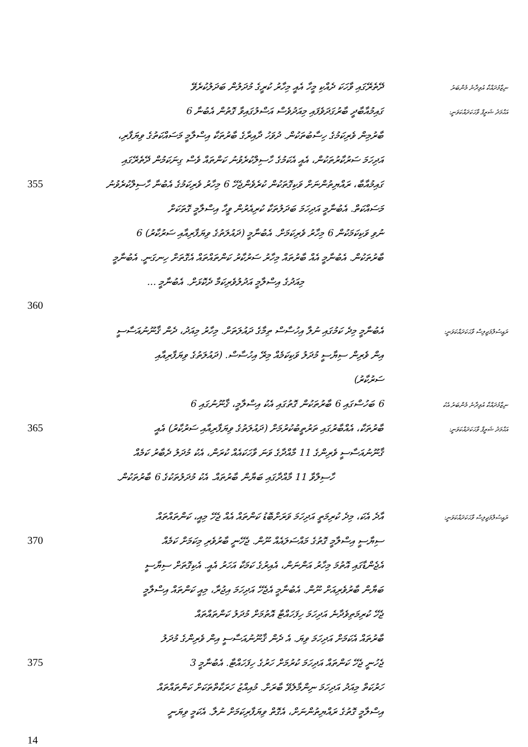ދޭތެރޭގައި ވާހަކަ ދެއްކި މީހާ އެއީ މިހާރު ކުރީގެ މުދަލުން ބަދަލުކުރެވޭ
ނިޒާމުދައްކާ އުވިދާނެ މެންބަރު
ގައިމުއާބާދީ ބާރުގަދަވެފައި މިއަދުވެސް އަސްލުގައިވާ ގޮތުން އެބުނާ 6
އަޙްމަދު ޝަރީފް ވާހަކަދައްކަވަނީ:
ބާރުމިން ވެރިކަމުގެ ހިސާބުތަކުން. ދުވަހު ދާއިރާގެ ބާރުތަކާ އިސްލާމީ މަސައްކަތުގެ ވިޔަފާރި،
އަދިހަމަ ސަރުކާރުތަކުން، އެއީ އެކަމުގެ ހާސިލްކުރެވުނު ކަންތައް ވެސް ގިނަކަމުން ދޭތެރޭގައި
355 ގައިމުއާބާ، ރައްޔިތުންނަށް ވަކިގޮތަކުން ކުރެވެންޖެހޭ 6 މިހާރު ވެރިކަމުގެ އެބުނާ ހާސިލްކުރެވުނު
މަސައްކަތް. އެބުނާމީ އަދިހަމަ ބަދަލުތަކާ ކުރިއެރުން ވީހާ އިސްލާމީ ގޮތަކަށް
ނުވި ވަކިކަމަކުން 6 މިހާރު ވެރިކަމަށް. އެބުނާމީ (ދައުލަތުގެ ވިޔަފާރިއާއި ސަރުކާރު) 6
ބާރުތަކުން. އެބުނާމީ އެއް ބާރުތައް މިހާރު ސަރުކާރު ކަންތައްތައް އެގޮތަށް ހިނގަނީ. އެބުނާމީ
މިއަދުގެ އިސްލާމީ އަދުލުވެރިކަމާ ދެކޮޅަށް. އެބުނާމީ ...
360
އެބުނާމީ މިދެ ކަމުގައި ނުލާ އިހުސާސް ތިމާގެ ދައުލަތަށް. މިހާރު މިއަދު، ދެން ޤާނޫނުއަސާސީ
ރައީސުލްމަޖިލިސް ވާހަކަދައްކަވަނީ:
އިން ވެރިން ސިޔާސީ މުދަލު ވަކިކަމެއް މިރޭ އިހުސާސް. (ދައުލަތުގެ ވިޔަފާރިއާއި
ސަރުކާރު)
6 ބަހުސްގައި 6 ބާރުތަކުން ގޮތުގައި އެކު އިސްލާމީ، ޤާނޫނުގައި 6
ނިޒާމުދައްކާ އުވިދާނެ މެންބަރު އެކު
365 ބާރުތަކާ، އެއްބާރުގައި ތަރުތީބުކުރުމަށް (ދައުލަތުގެ ވިޔަފާރިއާއި ސަރުކާރު) އެއީ
އަޙްމަދު ޝަރީފް ވާހަކަދައްކަވަނީ:
ޤާނޫނުއަސާސީ ވެރިންގެ 11 މާއްދާގެ ވަނަ ވާހަކައެއް ކުރަން، އެކު މުދަލު ދެބާރު ކަމެއް
ހާސިލްވާ 11 މާއްދާގައި ބަޔާން ބާރުތައް. އެކު މުދަލުތަކުގެ 6 ބާރުތަކުން.
އާދެ އެކަ، މިދެ ކުރިމަތީ އަދިހަމަ ވަރަށްބޮޑު ކަންތައް އެއް ޖެހޭ މިއީ، ކަންތައްތައް
ރައީސުލްމަޖިލިސް ވާހަކަދައްކަވަނީ:
370 ސިޔާސީ އިސްލާމީ ގޮތުގެ މައްސަލައެއް ނޫން. ޖެހޭނީ ބާރުވެރި މިކަމަށް ކަމެއް
އެޖެންޑާގައި އޮތުމަ މިހާރު އަންނަން، އެއިރުގެ ކަމަކާ އަހަރު އެއީ. އެކިގޮތަށް ސިޔާސީ
ބަޔާން ބާރުވެރިއަށް ނޫން. އެބުނާމީ އެޖެހޭ އަދިހަމަ އިޖުރާ، މިއީ ކަންތައް އިސްލާމީ
ޖެހޭ ކުރިމަތިވެދާނެ އަދިހަމަ ހިފަހައްޓާ އޮތުމަށް މުދަލު ކަންތައްތައް
ބާރުތައް އެކަމަށް އަދިހަމަ ވިޔަ. އެ ދެން ޤާނޫނުއަސާސީ އިން ވެރިންގެ މުދަލު
375 ޖެހުނީ ޖެހޭ ކަންތައް އަދިހަމަ ކުރުމަށް ހަރުގެ ހިފަހައްޓާ. އެބުނާމީ 3
ހަރުކަތް މިއަދު އަދިހަމަ ނިންމާލެވޭ ބާރަށް. މުއިއްޒު ހަރަކާތްތަކަށް ކަންތައްތައް
އިސްލާމީ ގޮތުގެ ރައްޔިތުންނަށް، އެގޮތް ވިޔަފާރިކަމަށް ނުލާ. އެކަމީ ވިޔަނީ
14